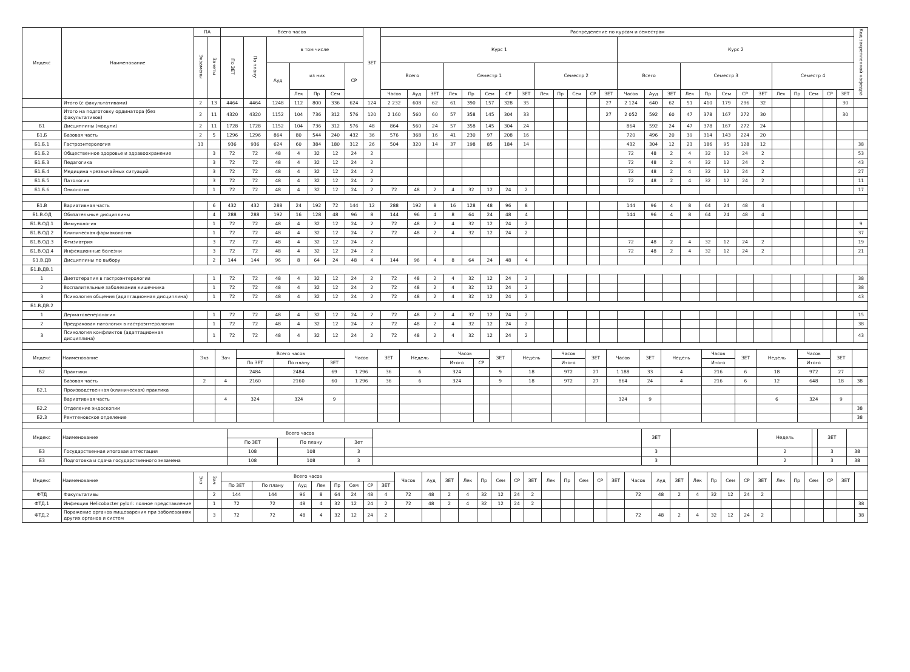| Индекс | Наименование | ПА | | Всего часов | | | | | | | ЗЕТ | Распределение по курсам и семестрам | | | | | | | | | | | | | | | | | | | | | | | | | | Код закрепленной кафедра |
| --- | --- | --- | --- | --- | --- | --- | --- | --- | --- | --- | --- | --- | --- | --- | --- | --- | --- | --- | --- | --- | --- | --- | --- | --- | --- | --- | --- | --- | --- | --- | --- | --- | --- | --- | --- | --- | --- | --- |
| | | Экзамены | Зачеты | По ЗЕТ | По плану | в том числе | | | | | | Курс 1 | | | | | | | | | | | | | Курс 2 | | | | | | | | | | | | | |
| | | | | | | Ауд | из них | | | СР | | Всего | | | Семестр 1 | | | | | Семестр 2 | | | | | Всего | | | Семестр 3 | | | | | Семестр 4 | | | | | |
| | | | | | | | Лек | Пр | Сем | | | Часов | Ауд | ЗЕТ | Лек | Пр | Сем | СР | ЗЕТ | Лек | Пр | Сем | СР | ЗЕТ | Часов | Ауд | ЗЕТ | Лек | Пр | Сем | СР | ЗЕТ | Лек | Пр | Сем | СР | ЗЕТ | |
| | Итого (с факультативами) | 2 | 13 | 4464 | 4464 | 1248 | 112 | 800 | 336 | 624 | 124 | 2 232 | 608 | 62 | 61 | 390 | 157 | 328 | 35 | | | | | 27 | 2 124 | 640 | 62 | 51 | 410 | 179 | 296 | 32 | | | | | 30 | |
| | Итого на подготовку ординатора (без факультативов) | 2 | 11 | 4320 | 4320 | 1152 | 104 | 736 | 312 | 576 | 120 | 2 160 | 560 | 60 | 57 | 358 | 145 | 304 | 33 | | | | | 27 | 2 052 | 592 | 60 | 47 | 378 | 167 | 272 | 30 | | | | | 30 | |
| Б1 | Дисциплины (модули) | 2 | 11 | 1728 | 1728 | 1152 | 104 | 736 | 312 | 576 | 48 | 864 | 560 | 24 | 57 | 358 | 145 | 304 | 24 | | | | | | 864 | 592 | 24 | 47 | 378 | 167 | 272 | 24 | | | | | | |
| Б1.Б | Базовая часть | 2 | 5 | 1296 | 1296 | 864 | 80 | 544 | 240 | 432 | 36 | 576 | 368 | 16 | 41 | 230 | 97 | 208 | 16 | | | | | | 720 | 496 | 20 | 39 | 314 | 143 | 224 | 20 | | | | | | |
| Б1.Б.1 | Гастроэнтерология | 13 | | 936 | 936 | 624 | 60 | 384 | 180 | 312 | 26 | 504 | 320 | 14 | 37 | 198 | 85 | 184 | 14 | | | | | | 432 | 304 | 12 | 23 | 186 | 95 | 128 | 12 | | | | | | 38 |
| Б1.Б.2 | Общественное здоровье и здравоохранение | | 3 | 72 | 72 | 48 | 4 | 32 | 12 | 24 | 2 | | | | | | | | | | | | | | 72 | 48 | 2 | 4 | 32 | 12 | 24 | 2 | | | | | | 53 |
| Б1.Б.3 | Педагогика | | 3 | 72 | 72 | 48 | 4 | 32 | 12 | 24 | 2 | | | | | | | | | | | | | | 72 | 48 | 2 | 4 | 32 | 12 | 24 | 2 | | | | | | 43 |
| Б1.Б.4 | Медицина чрезвычайных ситуаций | | 3 | 72 | 72 | 48 | 4 | 32 | 12 | 24 | 2 | | | | | | | | | | | | | | 72 | 48 | 2 | 4 | 32 | 12 | 24 | 2 | | | | | | 27 |
| Б1.Б.5 | Патология | | 3 | 72 | 72 | 48 | 4 | 32 | 12 | 24 | 2 | | | | | | | | | | | | | | 72 | 48 | 2 | 4 | 32 | 12 | 24 | 2 | | | | | | 11 |
| Б1.Б.6 | Онкология | | 1 | 72 | 72 | 48 | 4 | 32 | 12 | 24 | 2 | 72 | 48 | 2 | 4 | 32 | 12 | 24 | 2 | | | | | | | | | | | | | | | | | | | 17 |
| Б1.В | Вариативная часть | | 6 | 432 | 432 | 288 | 24 | 192 | 72 | 144 | 12 | 288 | 192 | 8 | 16 | 128 | 48 | 96 | 8 | | | | | | 144 | 96 | 4 | 8 | 64 | 24 | 48 | 4 | | | | | | |
| Б1.В.ОД | Обязательные дисциплины | | 4 | 288 | 288 | 192 | 16 | 128 | 48 | 96 | 8 | 144 | 96 | 4 | 8 | 64 | 24 | 48 | 4 | | | | | | 144 | 96 | 4 | 8 | 64 | 24 | 48 | 4 | | | | | | |
| Б1.В.ОД.1 | Иммунология | | 1 | 72 | 72 | 48 | 4 | 32 | 12 | 24 | 2 | 72 | 48 | 2 | 4 | 32 | 12 | 24 | 2 | | | | | | | | | | | | | | | | | | | 9 |
| Б1.В.ОД.2 | Клиническая фармакология | | 1 | 72 | 72 | 48 | 4 | 32 | 12 | 24 | 2 | 72 | 48 | 2 | 4 | 32 | 12 | 24 | 2 | | | | | | | | | | | | | | | | | | | 37 |
| Б1.В.ОД.3 | Фтизиатрия | | 3 | 72 | 72 | 48 | 4 | 32 | 12 | 24 | 2 | | | | | | | | | | | | | | 72 | 48 | 2 | 4 | 32 | 12 | 24 | 2 | | | | | | 19 |
| Б1.В.ОД.4 | Инфекционные болезни | | 3 | 72 | 72 | 48 | 4 | 32 | 12 | 24 | 2 | | | | | | | | | | | | | | 72 | 48 | 2 | 4 | 32 | 12 | 24 | 2 | | | | | | 21 |
| Б1.В.ДВ | Дисциплины по выбору | | 2 | 144 | 144 | 96 | 8 | 64 | 24 | 48 | 4 | 144 | 96 | 4 | 8 | 64 | 24 | 48 | 4 | | | | | | | | | | | | | | | | | | | |
| Б1.В.ДВ.1 | | | | | | | | | | | | | | | | | | | | | | | | | | | | | | | | | | | | | | |
| 1 | Диетотерапия в гастроэнтерологии | | 1 | 72 | 72 | 48 | 4 | 32 | 12 | 24 | 2 | 72 | 48 | 2 | 4 | 32 | 12 | 24 | 2 | | | | | | | | | | | | | | | | | | | 38 |
| 2 | Воспалительные заболевания кишечника | | 1 | 72 | 72 | 48 | 4 | 32 | 12 | 24 | 2 | 72 | 48 | 2 | 4 | 32 | 12 | 24 | 2 | | | | | | | | | | | | | | | | | | | 38 |
| 3 | Психология общения (адаптационная дисциплина) | | 1 | 72 | 72 | 48 | 4 | 32 | 12 | 24 | 2 | 72 | 48 | 2 | 4 | 32 | 12 | 24 | 2 | | | | | | | | | | | | | | | | | | | 43 |
| Б1.В.ДВ.2 | | | | | | | | | | | | | | | | | | | | | | | | | | | | | | | | | | | | | | |
| 1 | Дерматовенерология | | 1 | 72 | 72 | 48 | 4 | 32 | 12 | 24 | 2 | 72 | 48 | 2 | 4 | 32 | 12 | 24 | 2 | | | | | | | | | | | | | | | | | | | 15 |
| 2 | Предраковая патология в гастроэнтерологии | | 1 | 72 | 72 | 48 | 4 | 32 | 12 | 24 | 2 | 72 | 48 | 2 | 4 | 32 | 12 | 24 | 2 | | | | | | | | | | | | | | | | | | | 38 |
| 3 | Психология конфликтов (адаптационная дисциплина) | | 1 | 72 | 72 | 48 | 4 | 32 | 12 | 24 | 2 | 72 | 48 | 2 | 4 | 32 | 12 | 24 | 2 | | | | | | | | | | | | | | | | | | | 43 |
| Индекс | Наименование | Экз | Зач | Всего часов | | | Часов | ЗЕТ | Недель | Часов | | ЗЕТ | Недель | Часов | ЗЕТ | Часов | ЗЕТ | Недель | Часов | ЗЕТ | Недель | Часов | ЗЕТ | |
| --- | --- | --- | --- | --- | --- | --- | --- | --- | --- | --- | --- | --- | --- | --- | --- | --- | --- | --- | --- | --- | --- | --- | --- | --- |
| | | | | По ЗЕТ | По плану | ЗЕТ | | | | Итого | СР | | | Итого | | | | | Итого | | | Итого | | |
| Б2 | Практики | | | 2484 | 2484 | 69 | 1 296 | 36 | 6 | 324 | | 9 | 18 | 972 | 27 | 1 188 | 33 | 4 | 216 | 6 | 18 | 972 | 27 | |
| | Базовая часть | 2 | 4 | 2160 | 2160 | 60 | 1 296 | 36 | 6 | 324 | | 9 | 18 | 972 | 27 | 864 | 24 | 4 | 216 | 6 | 12 | 648 | 18 | 38 |
| Б2.1 | Производственная (клиническая) практика | | | | | | | | | | | | | | | | | | | | | | | |
| | Вариативная часть | | 4 | 324 | 324 | 9 | | | | | | | | | | 324 | 9 | | | | 6 | 324 | 9 | |
| Б2.2 | Отделение эндоскопии | | | | | | | | | | | | | | | | | | | | | | | 38 |
| Б2.3 | Рентгеновское отделение | | | | | | | | | | | | | | | | | | | | | | | 38 |
| Индекс | Наименование | Всего часов | | | | ЗЕТ | | Недель | | ЗЕТ | |
| --- | --- | --- | --- | --- | --- | --- | --- | --- | --- | --- | --- |
| | | По ЗЕТ | По плану | Зет | | | | | | | |
| Б3 | Государственная итоговая аттестация | 108 | 108 | 3 | | 3 | | 2 | | 3 | 38 |
| Б3 | Подготовка и сдача государственного экзамена | 108 | 108 | 3 | | 3 | | 2 | | 3 | 38 |
| Индекс | Наименование | Экз | Зач | Всего часов | | | | | | | | Часов | Ауд | ЗЕТ | Лек | Пр | Сем | СР | ЗЕТ | Лек | Пр | Сем | СР | ЗЕТ | Часов | Ауд | ЗЕТ | Лек | Пр | Сем | СР | ЗЕТ | Лек | Пр | Сем | СР | ЗЕТ | |
| --- | --- | --- | --- | --- | --- | --- | --- | --- | --- | --- | --- | --- | --- | --- | --- | --- | --- | --- | --- | --- | --- | --- | --- | --- | --- | --- | --- | --- | --- | --- | --- | --- | --- | --- | --- | --- | --- | --- |
| | | | | По ЗЕТ | По плану | Ауд | Лек | Пр | Сем | СР | ЗЕТ | | | | | | | | | | | | | | | | | | | | | | | | | | | |
| ФТД | Факультативы | | 2 | 144 | 144 | 96 | 8 | 64 | 24 | 48 | 4 | 72 | 48 | 2 | 4 | 32 | 12 | 24 | 2 | | | | | | 72 | 48 | 2 | 4 | 32 | 12 | 24 | 2 | | | | | | |
| ФТД.1 | Инфекция Helicobacter pylori: полное представление | | 1 | 72 | 72 | 48 | 4 | 32 | 12 | 24 | 2 | 72 | 48 | 2 | 4 | 32 | 12 | 24 | 2 | | | | | | | | | | | | | | | | | | | 38 |
| ФТД.2 | Поражение органов пищеварения при заболеваниях других органов и систем | | 3 | 72 | 72 | 48 | 4 | 32 | 12 | 24 | 2 | | | | | | | | | | | | | | 72 | 48 | 2 | 4 | 32 | 12 | 24 | 2 | | | | | | 38 |